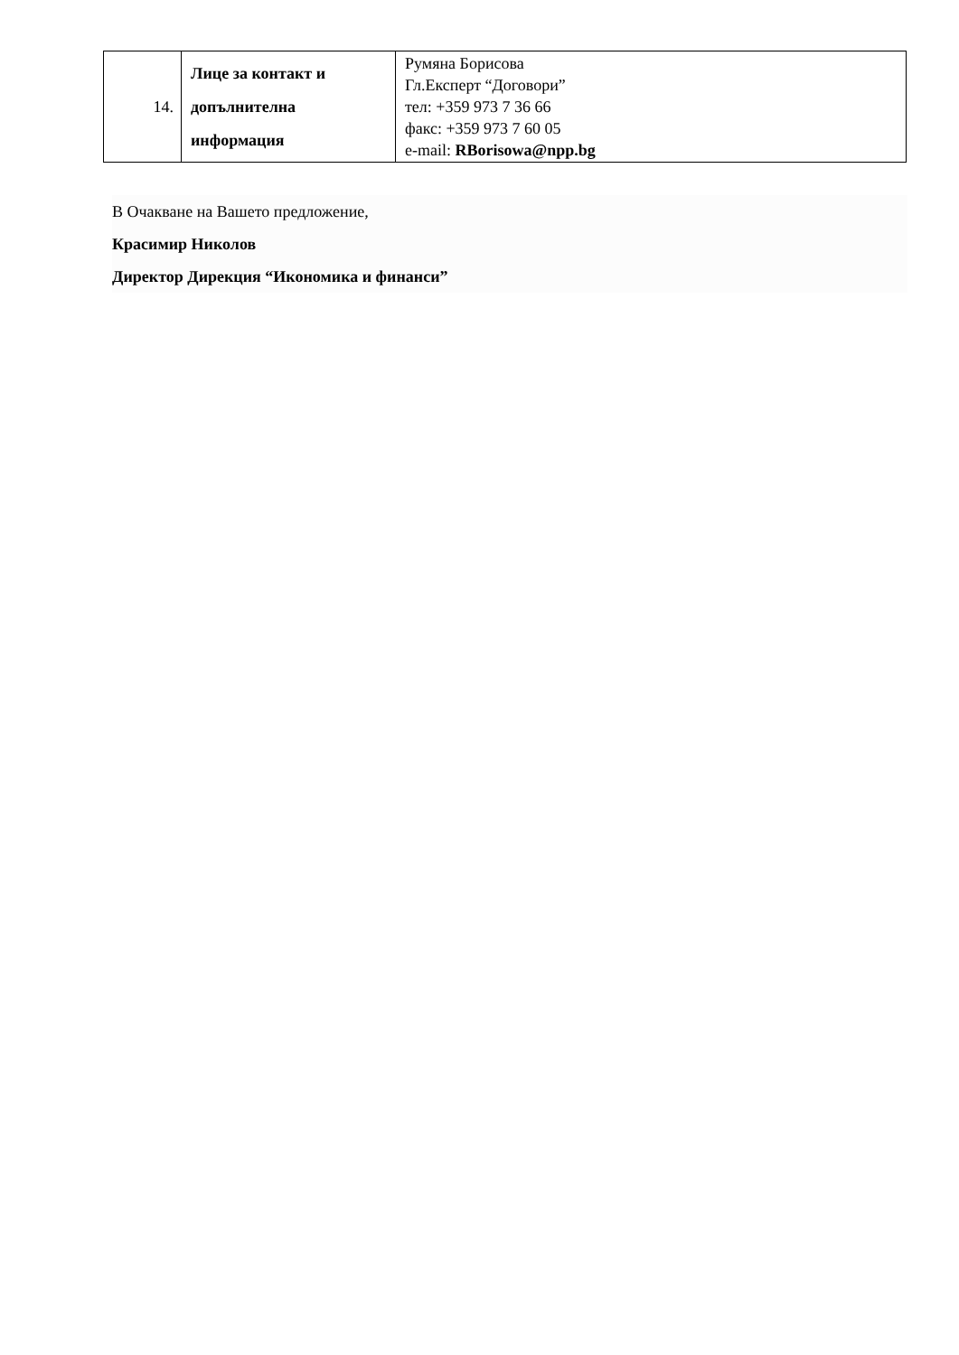| 14. | Лице за контакт и допълнителна информация | Румяна Борисова Гл.Експерт “Договори” тел: +359 973 7 36 66 факс: +359 973 7 60 05 e-mail: RBorisowa@npp.bg |
В Очакване на Вашето предложение,
Красимир Николов
Директор Дирекция “Икономика и финанси”